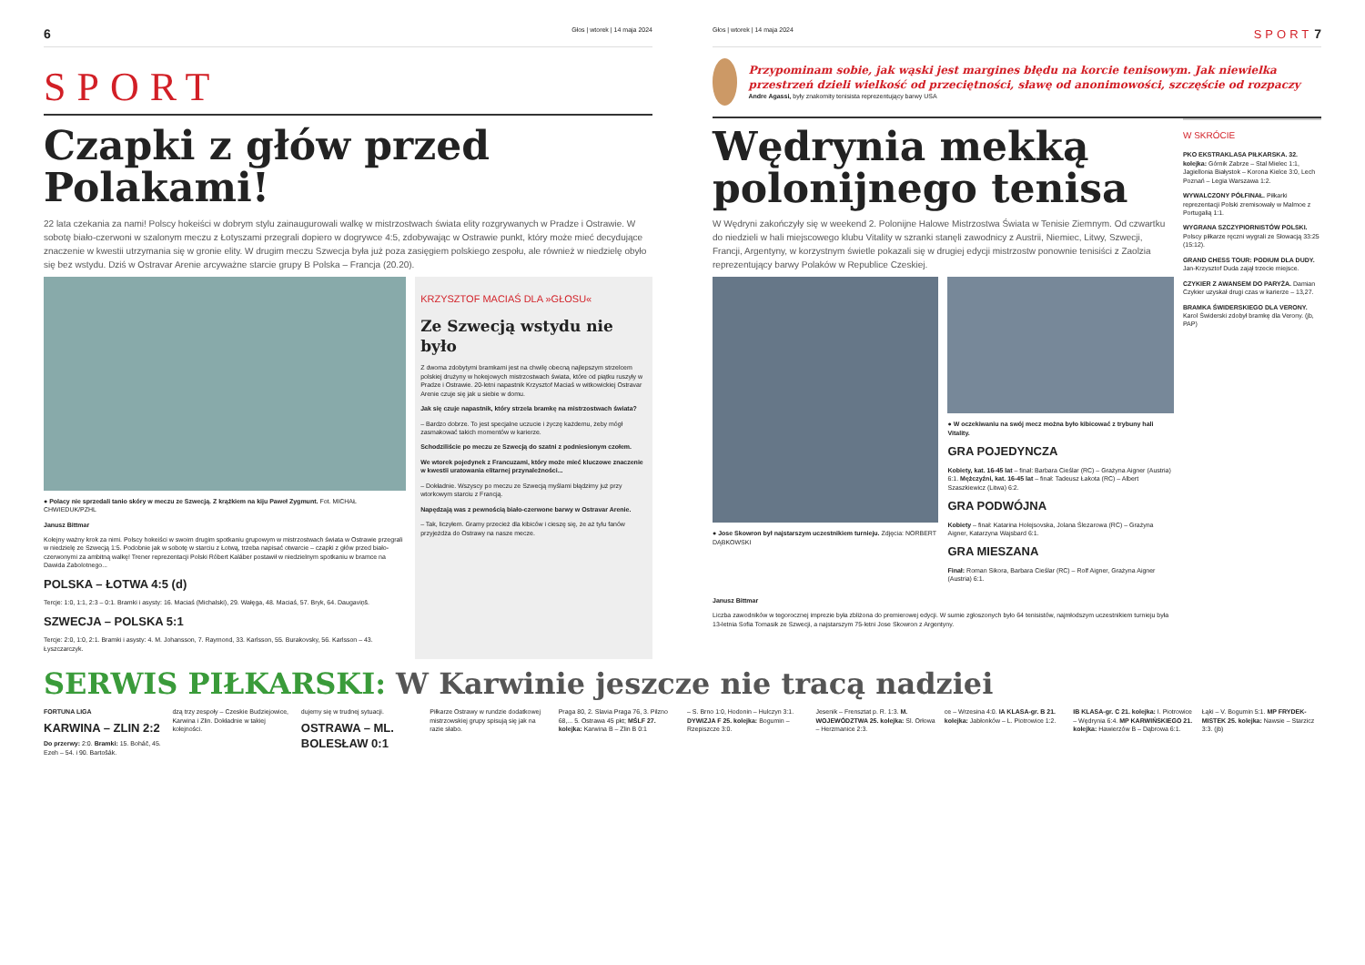6 Głos | wtorek | 14 maja 2024
SPORT
Czapki z głów przed Polakami!
22 lata czekania za nami! Polscy hokeiści w dobrym stylu zainaugurowali walkę w mistrzostwach świata elity rozgrywanych w Pradze i Ostrawie. W sobotę biało-czerwoni w szalonym meczu z Łotyszami przegrali dopiero w dogrywce 4:5, zdobywając w Ostrawie punkt, który może mieć decydujące znaczenie w kwestii utrzymania się w gronie elity. W drugim meczu Szwecja była już poza zasięgiem polskiego zespołu, ale również w niedzielę obyło się bez wstydu. Dziś w Ostravar Arenie arcyważne starcie grupy B Polska – Francja (20.20).
● Polacy nie sprzedali tanio skóry w meczu ze Szwecją. Z krążkiem na kiju Paweł Zygmunt. Fot. MICHAŁ CHWIEDUK/PZHL
Janusz Bittmar
Kolejny ważny krok za nimi. Polscy hokeiści w swoim drugim spotkaniu grupowym w mistrzostwach świata w Ostrawie przegrali w niedzielę ze Szwecją 1:5. Podobnie jak w sobotę w starciu z Łotwą, trzeba napisać otwarcie – czapki z głów przed biało-czerwonymi za ambitną walkę! Trener reprezentacji Polski Róbert Kaláber postawił w niedzielnym spotkaniu w bramce na Dawida Zabolotnego...
POLSKA – ŁOTWA 4:5 (d)
Tercje: 1:0, 1:1, 2:3 – 0:1. Bramki i asysty: 16. Maciaś (Michalski), 29. Wałęga, 48. Maciaś, 57. Bryk, 64. Daugaviņš.
SZWECJA – POLSKA 5:1
Tercje: 2:0, 1:0, 2:1. Bramki i asysty: 4. M. Johansson, 7. Raymond, 33. Karlsson, 55. Burakovsky, 56. Karlsson – 43. Łyszczarczyk.
KRZYSZTOF MACIAŚ DLA »GŁOSU«
Ze Szwecją wstydu nie było
Z dwoma zdobytymi bramkami jest na chwilę obecną najlepszym strzelcem polskiej drużyny w hokejowych mistrzostwach świata, które od piątku ruszyły w Pradze i Ostrawie. 20-letni napastnik Krzysztof Maciaś w witkowickiej Ostravar Arenie czuje się jak u siebie w domu.
Jak się czuje napastnik, który strzela bramkę na mistrzostwach świata?
– Bardzo dobrze. To jest specjalne uczucie i życzę każdemu, żeby mógł zasmakować takich momentów w karierze.
Schodziliście po meczu ze Szwecją do szatni z podniesionym czołem.
We wtorek pojedynek z Francuzami, który może mieć kluczowe znaczenie w kwestii uratowania elitarnej przynależności...
– Dokładnie. Wszyscy po meczu ze Szwecją myślami błądzimy już przy wtorkowym starciu z Francją.
Napędzają was z pewnością biało-czerwone barwy w Ostravar Arenie.
– Tak, liczyłem. Gramy przecież dla kibiców i cieszę się, że aż tylu fanów przyjeżdża do Ostrawy na nasze mecze.
Głos | wtorek | 14 maja 2024 SPORT 7
Przypominam sobie, jak wąski jest margines błędu na korcie tenisowym. Jak niewielka przestrzeń dzieli wielkość od przeciętności, sławę od anonimowości, szczęście od rozpaczy
Andre Agassi, były znakomity tenisista reprezentujący barwy USA
Wędrynia mekką polonijnego tenisa
W Wędryni zakończyły się w weekend 2. Polonijne Halowe Mistrzostwa Świata w Tenisie Ziemnym. Od czwartku do niedzieli w hali miejscowego klubu Vitality w szranki stanęli zawodnicy z Austrii, Niemiec, Litwy, Szwecji, Francji, Argentyny, w korzystnym świetle pokazali się w drugiej edycji mistrzostw ponownie tenisiści z Zaolzia reprezentujący barwy Polaków w Republice Czeskiej.
● Jose Skowron był najstarszym uczestnikiem turnieju. Zdjęcia: NORBERT DĄBKOWSKI
● W oczekiwaniu na swój mecz można było kibicować z trybuny hali Vitality.
GRA POJEDYNCZA
Kobiety, kat. 16-45 lat – finał: Barbara Cieślar (RC) – Grażyna Aigner (Austria) 6:1. Mężczyźni, kat. 16-45 lat – finał: Tadeusz Łakota (RC) – Albert Szaszkiewicz (Litwa) 6:2.
GRA PODWÓJNA
Kobiety – finał: Katarina Holejsovska, Jolana Ślezarowa (RC) – Grażyna Aigner, Katarzyna Wajsbard 6:1.
GRA MIESZANA
Finał: Roman Sikora, Barbara Cieślar (RC) – Rolf Aigner, Grażyna Aigner (Austria) 6:1.
Janusz Bittmar
Liczba zawodników w tegorocznej imprezie była zbliżona do premierowej edycji. W sumie zgłoszonych było 64 tenisistów, najmłodszym uczestnikiem turnieju była 13-letnia Sofia Tomasik ze Szwecji, a najstarszym 75-letni Jose Skowron z Argentyny.
W SKRÓCIE
PKO EKSTRAKLASA PIŁKARSKA. 32. kolejka: Górnik Zabrze – Stal Mielec 1:1, Jagiellonia Białystok – Korona Kielce 3:0, Lech Poznań – Legia Warszawa 1:2.
WYWALCZONY PÓŁFINAŁ. Piłkarki reprezentacji Polski zremisowały w Malmoe z Portugalią 1:1.
WYGRANA SZCZYPIORNISTÓW POLSKI. Polscy piłkarze ręczni wygrali ze Słowacją 33:25 (15:12).
GRAND CHESS TOUR: PODIUM DLA DUDY. Jan-Krzysztof Duda zajął trzecie miejsce.
CZYKIER Z AWANSEM DO PARYŻA. Damian Czykier uzyskał drugi czas w karierze – 13,27.
BRAMKA ŚWIDERSKIEGO DLA VERONY. Karol Świderski zdobył bramkę dla Verony. (jb, PAP)
SERWIS PIŁKARSKI: W Karwinie jeszcze nie tracą nadziei
FORTUNA LIGA
KARWINA – ZLIN 2:2
Do przerwy: 2:0. Bramki: 15. Boháč, 45. Ezeh – 54. i 90. Bartošák.
dzą trzy zespoły – Czeskie Budziejowice, Karwina i Zlin. Dokładnie w takiej kolejności.
dujemy się w trudnej sytuacji.
OSTRAWA – ML. BOLESŁAW 0:1
Piłkarze Ostrawy w rundzie dodatkowej mistrzowskiej grupy spisują się jak na razie słabo.
Praga 80, 2. Slavia Praga 76, 3. Pilzno 68,... 5. Ostrawa 45 pkt; MŚLF 27. kolejka: Karwina B – Zlin B 0:1
– S. Brno 1:0, Hodonin – Hulczyn 3:1. DYWIZJA F 25. kolejka: Bogumin – Rzepiszcze 3:0.
Jesenik – Frensztat p. R. 1:3. M. WOJEWÓDZTWA 25. kolejka: Sl. Orłowa – Herzmanice 2:3.
ce – Wrzesina 4:0. IA KLASA-gr. B 21. kolejka: Jabłonków – L. Piotrowice 1:2.
IB KLASA-gr. C 21. kolejka: I. Piotrowice – Wędrynia 6:4. MP KARWIŃSKIEGO 21. kolejka: Hawierzów B – Dąbrowa 6:1.
Łąki – V. Bogumin 5:1. MP FRYDEK-MISTEK 25. kolejka: Nawsie – Starzicz 3:3. (jb)